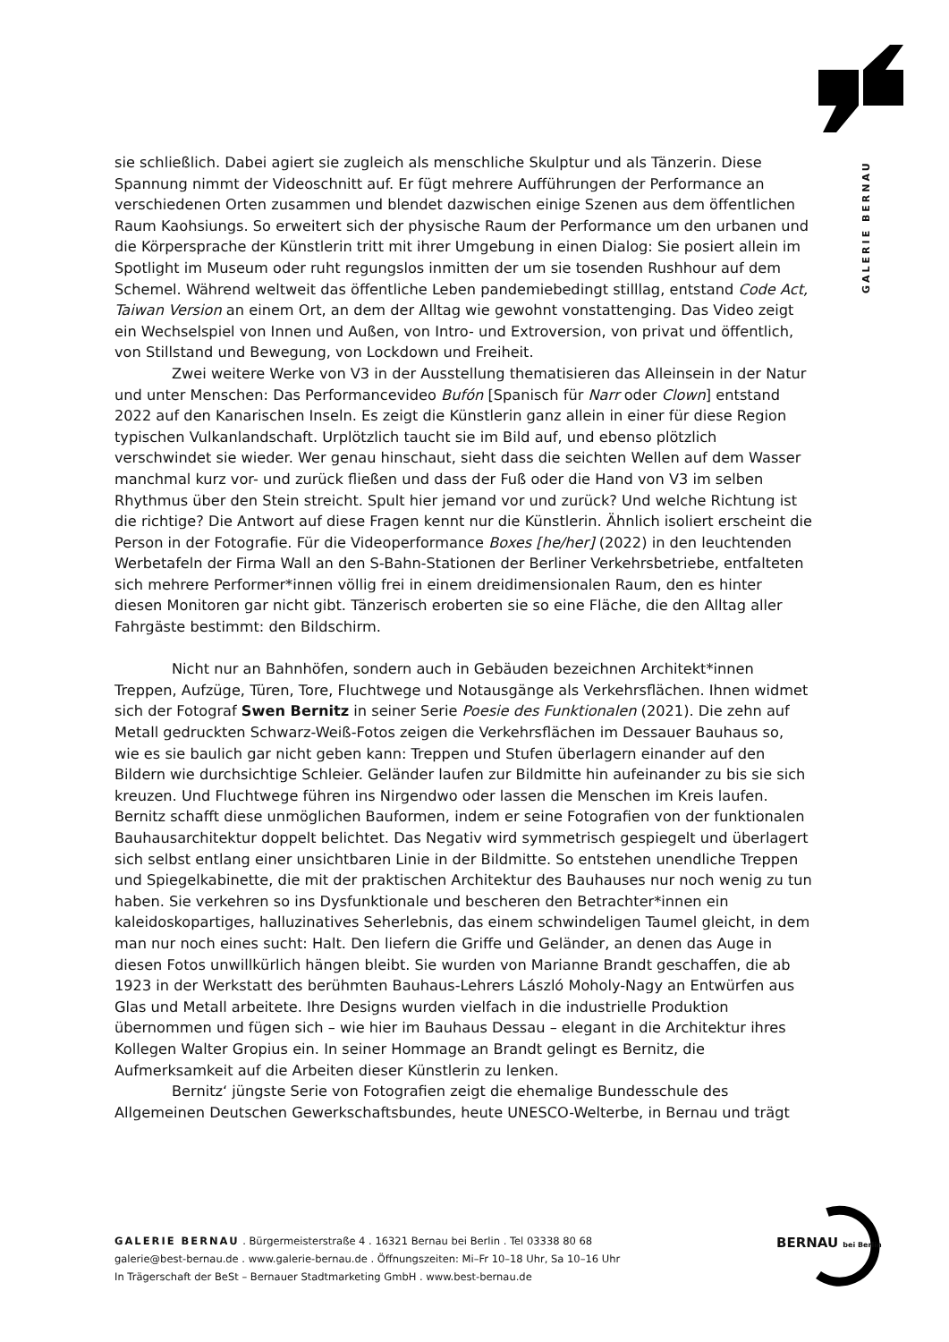GALERIE BERNAU
sie schließlich. Dabei agiert sie zugleich als menschliche Skulptur und als Tänzerin. Diese Spannung nimmt der Videoschnitt auf. Er fügt mehrere Aufführungen der Performance an verschiedenen Orten zusammen und blendet dazwischen einige Szenen aus dem öffentlichen Raum Kaohsiungs. So erweitert sich der physische Raum der Performance um den urbanen und die Körpersprache der Künstlerin tritt mit ihrer Umgebung in einen Dialog: Sie posiert allein im Spotlight im Museum oder ruht regungslos inmitten der um sie tosenden Rushhour auf dem Schemel. Während weltweit das öffentliche Leben pandemiebedingt stilllag, entstand Code Act, Taiwan Version an einem Ort, an dem der Alltag wie gewohnt vonstattenging. Das Video zeigt ein Wechselspiel von Innen und Außen, von Intro- und Extroversion, von privat und öffentlich, von Stillstand und Bewegung, von Lockdown und Freiheit.
Zwei weitere Werke von V3 in der Ausstellung thematisieren das Alleinsein in der Natur und unter Menschen: Das Performancevideo Bufón [Spanisch für Narr oder Clown] entstand 2022 auf den Kanarischen Inseln. Es zeigt die Künstlerin ganz allein in einer für diese Region typischen Vulkanlandschaft. Urplötzlich taucht sie im Bild auf, und ebenso plötzlich verschwindet sie wieder. Wer genau hinschaut, sieht dass die seichten Wellen auf dem Wasser manchmal kurz vor- und zurück fließen und dass der Fuß oder die Hand von V3 im selben Rhythmus über den Stein streicht. Spult hier jemand vor und zurück? Und welche Richtung ist die richtige? Die Antwort auf diese Fragen kennt nur die Künstlerin. Ähnlich isoliert erscheint die Person in der Fotografie. Für die Videoperformance Boxes [he/her] (2022) in den leuchtenden Werbetafeln der Firma Wall an den S-Bahn-Stationen der Berliner Verkehrsbetriebe, entfalteten sich mehrere Performer*innen völlig frei in einem dreidimensionalen Raum, den es hinter diesen Monitoren gar nicht gibt. Tänzerisch eroberten sie so eine Fläche, die den Alltag aller Fahrgäste bestimmt: den Bildschirm.
Nicht nur an Bahnhöfen, sondern auch in Gebäuden bezeichnen Architekt*innen Treppen, Aufzüge, Türen, Tore, Fluchtwege und Notausgänge als Verkehrsflächen. Ihnen widmet sich der Fotograf Swen Bernitz in seiner Serie Poesie des Funktionalen (2021). Die zehn auf Metall gedruckten Schwarz-Weiß-Fotos zeigen die Verkehrsflächen im Dessauer Bauhaus so, wie es sie baulich gar nicht geben kann: Treppen und Stufen überlagern einander auf den Bildern wie durchsichtige Schleier. Geländer laufen zur Bildmitte hin aufeinander zu bis sie sich kreuzen. Und Fluchtwege führen ins Nirgendwo oder lassen die Menschen im Kreis laufen. Bernitz schafft diese unmöglichen Bauformen, indem er seine Fotografien von der funktionalen Bauhausarchitektur doppelt belichtet. Das Negativ wird symmetrisch gespiegelt und überlagert sich selbst entlang einer unsichtbaren Linie in der Bildmitte. So entstehen unendliche Treppen und Spiegelkabinette, die mit der praktischen Architektur des Bauhauses nur noch wenig zu tun haben. Sie verkehren so ins Dysfunktionale und bescheren den Betrachter*innen ein kaleidoskopartiges, halluzinatives Seherlebnis, das einem schwindeligen Taumel gleicht, in dem man nur noch eines sucht: Halt. Den liefern die Griffe und Geländer, an denen das Auge in diesen Fotos unwillkürlich hängen bleibt. Sie wurden von Marianne Brandt geschaffen, die ab 1923 in der Werkstatt des berühmten Bauhaus-Lehrers László Moholy-Nagy an Entwürfen aus Glas und Metall arbeitete. Ihre Designs wurden vielfach in die industrielle Produktion übernommen und fügen sich – wie hier im Bauhaus Dessau – elegant in die Architektur ihres Kollegen Walter Gropius ein. In seiner Hommage an Brandt gelingt es Bernitz, die Aufmerksamkeit auf die Arbeiten dieser Künstlerin zu lenken.
Bernitz‘ jüngste Serie von Fotografien zeigt die ehemalige Bundesschule des Allgemeinen Deutschen Gewerkschaftsbundes, heute UNESCO-Welterbe, in Bernau und trägt
GALERIE BERNAU . Bürgermeisterstraße 4 . 16321 Bernau bei Berlin . Tel 03338 80 68
galerie@best-bernau.de . www.galerie-bernau.de . Öffnungszeiten: Mi–Fr 10–18 Uhr, Sa 10–16 Uhr
In Trägerschaft der BeSt – Bernauer Stadtmarketing GmbH . www.best-bernau.de
BERNAU bei Berlin